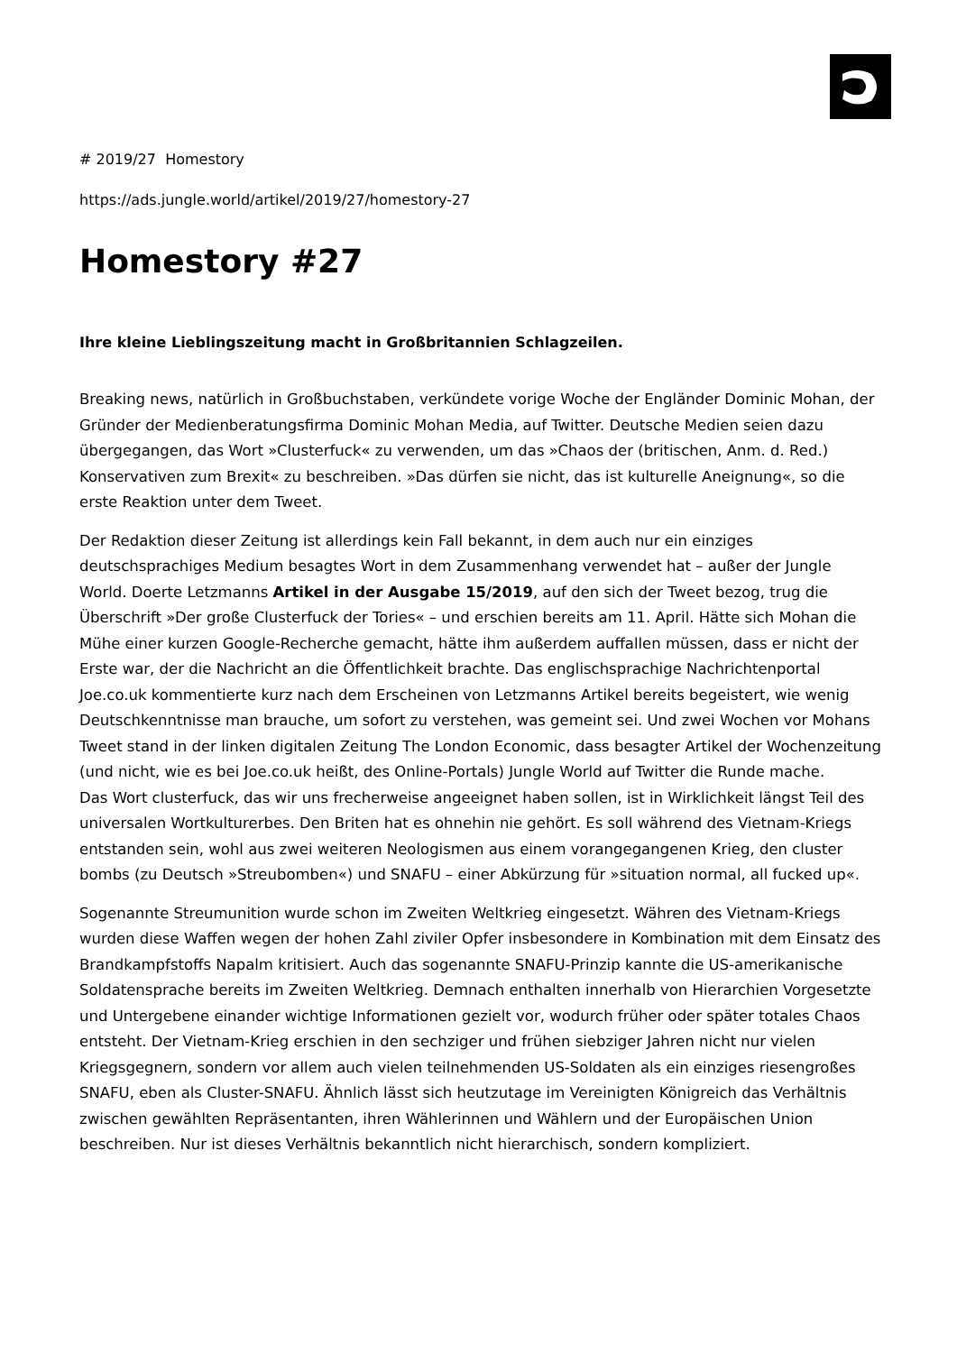# 2019/27 Homestory
https://ads.jungle.world/artikel/2019/27/homestory-27
Homestory #27
Ihre kleine Lieblingszeitung macht in Großbritannien Schlagzeilen.
Breaking news, natürlich in Großbuchstaben, verkündete vorige Woche der Engländer Dominic Mohan, der Gründer der Medienberatungsfirma Dominic Mohan Media, auf Twitter. Deutsche Medien seien dazu übergegangen, das Wort »Clusterfuck« zu verwenden, um das »Chaos der (britischen, Anm. d. Red.) Konservativen zum Brexit« zu beschreiben. »Das dürfen sie nicht, das ist kulturelle Aneignung«, so die erste Reaktion unter dem Tweet.
Der Redaktion dieser Zeitung ist allerdings kein Fall bekannt, in dem auch nur ein einziges deutschsprachiges Medium besagtes Wort in dem Zusammenhang verwendet hat – außer der Jungle World. Doerte Letzmanns Artikel in der Ausgabe 15/2019, auf den sich der Tweet bezog, trug die Überschrift »Der große Clusterfuck der Tories« – und erschien bereits am 11. April. Hätte sich Mohan die Mühe einer kurzen Google-Recherche gemacht, hätte ihm außerdem auffallen müssen, dass er nicht der Erste war, der die Nachricht an die Öffentlichkeit brachte. Das englischsprachige Nachrichtenportal Joe.co.uk kommentierte kurz nach dem Erscheinen von Letzmanns Artikel bereits begeistert, wie wenig Deutschkenntnisse man brauche, um sofort zu verstehen, was gemeint sei. Und zwei Wochen vor Mohans Tweet stand in der linken digitalen Zeitung The London Economic, dass besagter Artikel der Wochenzeitung (und nicht, wie es bei Joe.co.uk heißt, des Online-Portals) Jungle World auf Twitter die Runde mache.
Das Wort clusterfuck, das wir uns frecherweise angeeignet haben sollen, ist in Wirklichkeit längst Teil des universalen Wortkulturerbes. Den Briten hat es ohnehin nie gehört. Es soll während des Vietnam-Kriegs entstanden sein, wohl aus zwei weiteren Neologismen aus einem vorangegangenen Krieg, den cluster bombs (zu Deutsch »Streubomben«) und SNAFU – einer Abkürzung für »situation normal, all fucked up«.
Sogenannte Streumunition wurde schon im Zweiten Weltkrieg eingesetzt. Währen des Vietnam-Kriegs wurden diese Waffen wegen der hohen Zahl ziviler Opfer insbesondere in Kombination mit dem Einsatz des Brandkampfstoffs Napalm kritisiert. Auch das sogenannte SNAFU-Prinzip kannte die US-amerikanische Soldatensprache bereits im Zweiten Weltkrieg. Demnach enthalten innerhalb von Hierarchien Vorgesetzte und Untergebene einander wichtige Informationen gezielt vor, wodurch früher oder später totales Chaos entsteht. Der Vietnam-Krieg erschien in den sechziger und frühen siebziger Jahren nicht nur vielen Kriegsgegnern, sondern vor allem auch vielen teilnehmenden US-Soldaten als ein einziges riesengroßes SNAFU, eben als Cluster-SNAFU. Ähnlich lässt sich heutzutage im Vereinigten Königreich das Verhältnis zwischen gewählten Repräsentanten, ihren Wählerinnen und Wählern und der Europäischen Union beschreiben. Nur ist dieses Verhältnis bekanntlich nicht hierarchisch, sondern kompliziert.